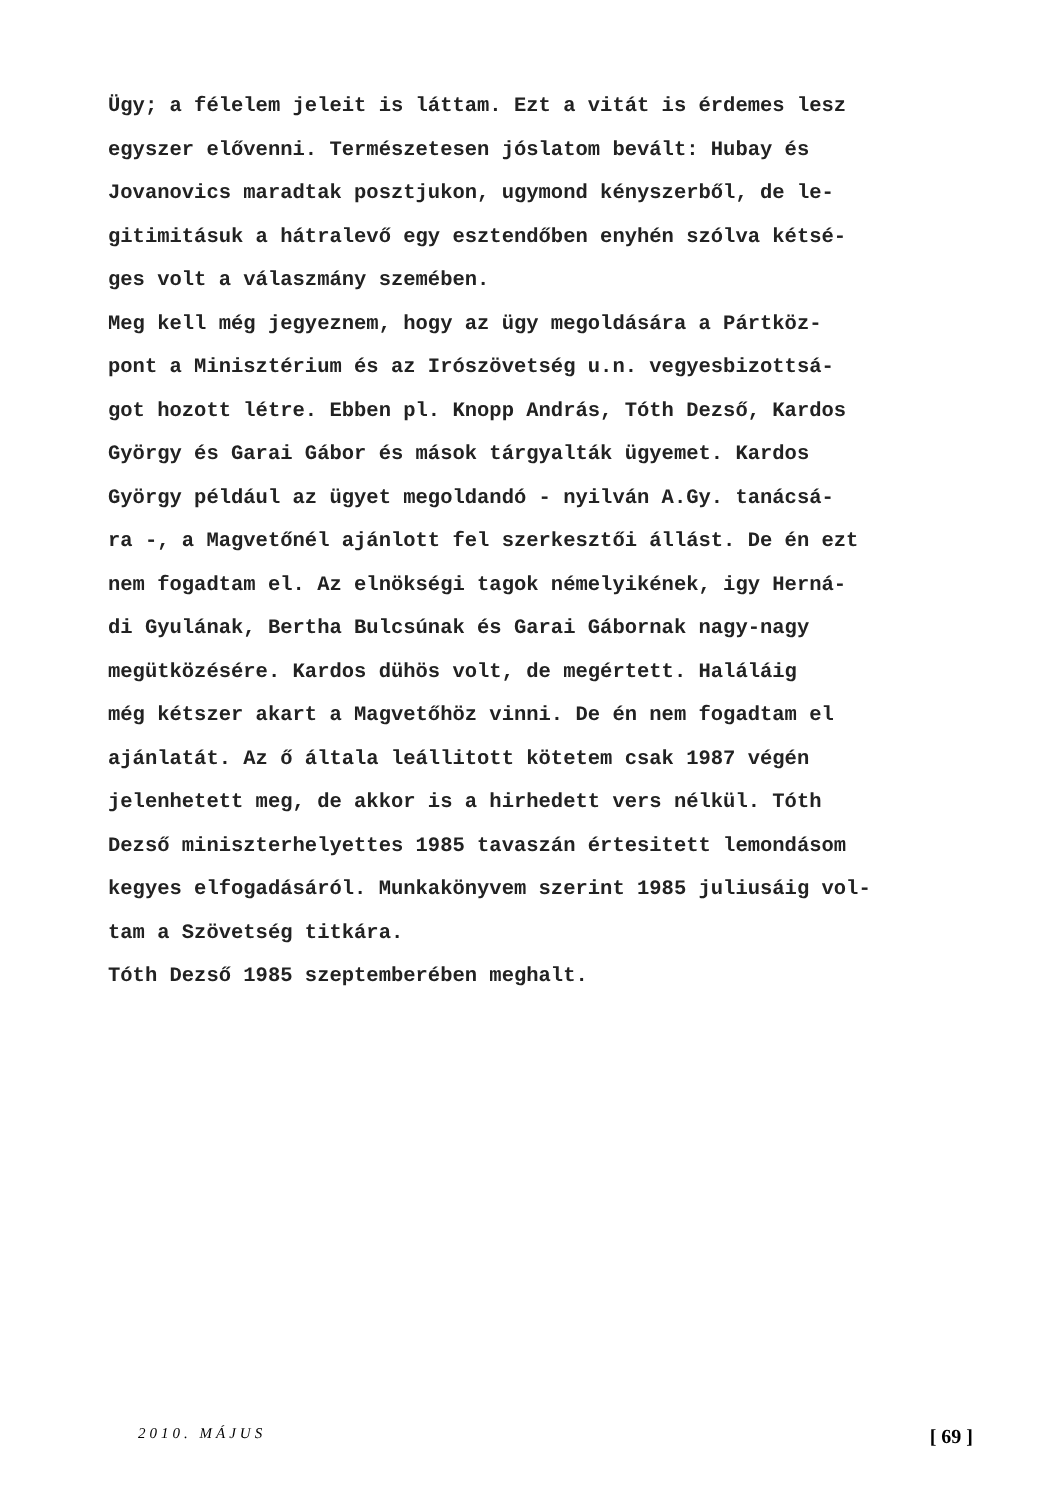Ügy; a félelem jeleit is láttam. Ezt a vitát is érdemes lesz egyszer elővenni. Természetesen jóslatom bevált: Hubay és Jovanovics maradtak posztjukon, ugymond kényszerből, de le- gitimitásuk a hátralevő egy esztendőben enyhén szólva kétsé- ges volt a válaszmány szemében. Meg kell még jegyeznem, hogy az ügy megoldására a Pártköz- pont a Minisztérium és az Irószövetség u.n. vegyesbizottsá- got hozott létre. Ebben pl. Knopp András, Tóth Dezső, Kardos György és Garai Gábor és mások tárgyalták ügyemet. Kardos György például az ügyet megoldandó - nyilván A.Gy. tanácsá- ra -, a Magvetőnél ajánlott fel szerkesztői állást. De én ezt nem fogadtam el. Az elnökségi tagok némelyikének, igy Herná- di Gyulának, Bertha Bulcsúnak és Garai Gábornak nagy-nagy megütközésére. Kardos dühös volt, de megértett. Haláláig még kétszer akart a Magvetőhöz vinni. De én nem fogadtam el ajánlatát. Az ő általa leállitott kötetem csak 1987 végén jelenhetett meg, de akkor is a hirhedett vers nélkül. Tóth Dezső miniszterhelyettes 1985 tavaszán értesitett lemondásom kegyes elfogadásáról. Munkakönyvem szerint 1985 juliusáig vol- tam a Szövetség titkára. Tóth Dezső 1985 szeptemberében meghalt.
2010. MÁJUS [ 69 ]